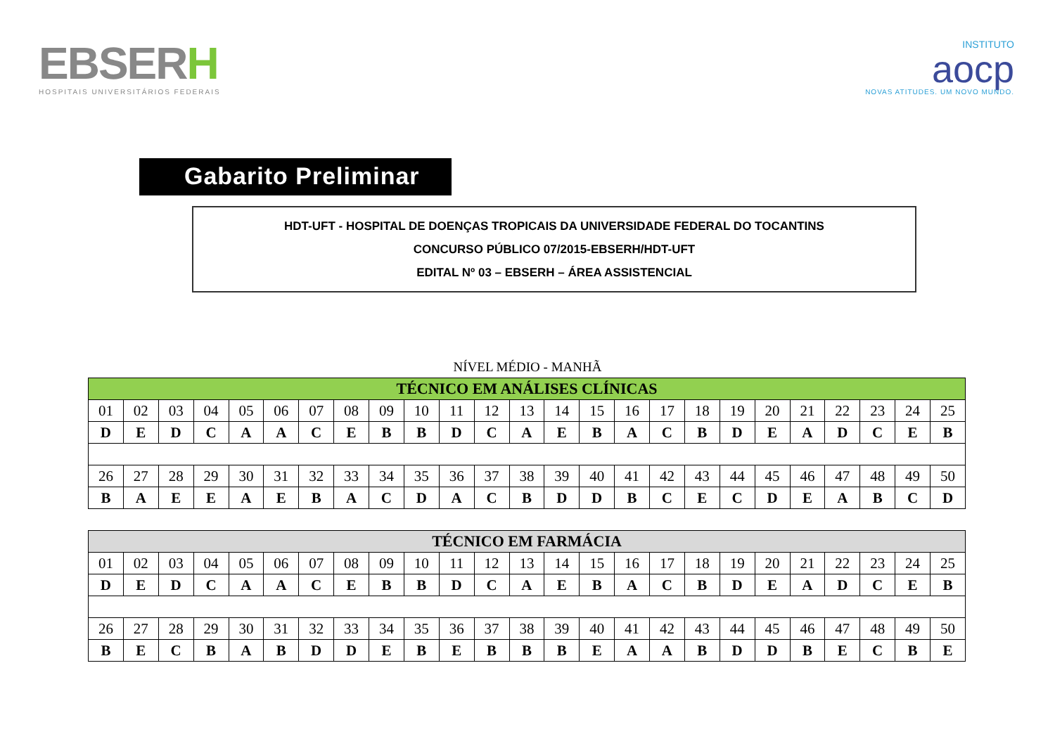EBSERH
HOSPITAIS UNIVERSITÁRIOS FEDERAIS
INSTITUTO
aocp
NOVAS ATITUDES. UM NOVO MUNDO.
Gabarito Preliminar
HDT-UFT - HOSPITAL DE DOENÇAS TROPICAIS DA UNIVERSIDADE FEDERAL DO TOCANTINS
CONCURSO PÚBLICO 07/2015-EBSERH/HDT-UFT
EDITAL Nº 03 – EBSERH – ÁREA ASSISTENCIAL
NÍVEL MÉDIO - MANHÃ
| TÉCNICO EM ANÁLISES CLÍNICAS | | | | | | | | | | | | | | | | | | | | | | | | |
| --- | --- | --- | --- | --- | --- | --- | --- | --- | --- | --- | --- | --- | --- | --- | --- | --- | --- | --- | --- | --- | --- | --- | --- | --- |
| 01 | 02 | 03 | 04 | 05 | 06 | 07 | 08 | 09 | 10 | 11 | 12 | 13 | 14 | 15 | 16 | 17 | 18 | 19 | 20 | 21 | 22 | 23 | 24 | 25 |
| D | E | D | C | A | A | C | E | B | B | D | C | A | E | B | A | C | B | D | E | A | D | C | E | B |
| 26 | 27 | 28 | 29 | 30 | 31 | 32 | 33 | 34 | 35 | 36 | 37 | 38 | 39 | 40 | 41 | 42 | 43 | 44 | 45 | 46 | 47 | 48 | 49 | 50 |
| B | A | E | E | A | E | B | A | C | D | A | C | B | D | D | B | C | E | C | D | E | A | B | C | D |
| TÉCNICO EM FARMÁCIA | | | | | | | | | | | | | | | | | | | | | | | | |
| --- | --- | --- | --- | --- | --- | --- | --- | --- | --- | --- | --- | --- | --- | --- | --- | --- | --- | --- | --- | --- | --- | --- | --- | --- |
| 01 | 02 | 03 | 04 | 05 | 06 | 07 | 08 | 09 | 10 | 11 | 12 | 13 | 14 | 15 | 16 | 17 | 18 | 19 | 20 | 21 | 22 | 23 | 24 | 25 |
| D | E | D | C | A | A | C | E | B | B | D | C | A | E | B | A | C | B | D | E | A | D | C | E | B |
| 26 | 27 | 28 | 29 | 30 | 31 | 32 | 33 | 34 | 35 | 36 | 37 | 38 | 39 | 40 | 41 | 42 | 43 | 44 | 45 | 46 | 47 | 48 | 49 | 50 |
| B | E | C | B | A | B | D | D | E | B | E | B | B | B | E | A | A | B | D | D | B | E | C | B | E |